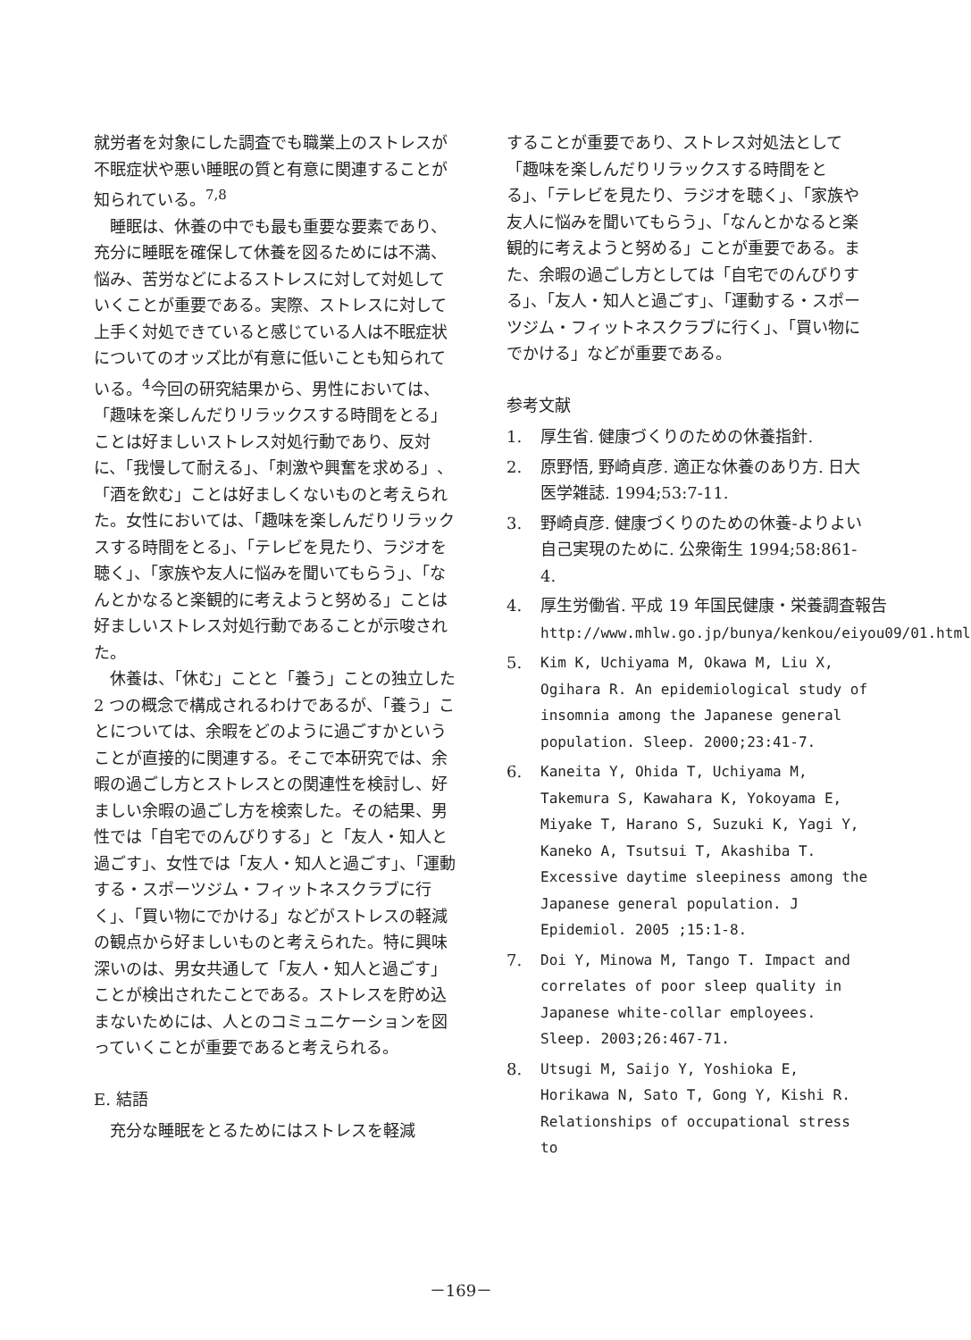就労者を対象にした調査でも職業上のストレスが不眠症状や悪い睡眠の質と有意に関連することが知られている。<sup>7,8</sup>
睡眠は、休養の中でも最も重要な要素であり、充分に睡眠を確保して休養を図るためには不満、悩み、苦労などによるストレスに対して対処していくことが重要である。実際、ストレスに対して上手く対処できていると感じている人は不眠症状についてのオッズ比が有意に低いことも知られている。<sup>4</sup>今回の研究結果から、男性においては、「趣味を楽しんだりリラックスする時間をとる」ことは好ましいストレス対処行動であり、反対に、「我慢して耐える」、「刺激や興奮を求める」、「酒を飲む」ことは好ましくないものと考えられた。女性においては、「趣味を楽しんだりリラックスする時間をとる」、「テレビを見たり、ラジオを聴く」、「家族や友人に悩みを聞いてもらう」、「なんとかなると楽観的に考えようと努める」ことは好ましいストレス対処行動であることが示唆された。
休養は、「休む」ことと「養う」ことの独立した 2 つの概念で構成されるわけであるが、「養う」ことについては、余暇をどのように過ごすかということが直接的に関連する。そこで本研究では、余暇の過ごし方とストレスとの関連性を検討し、好ましい余暇の過ごし方を検索した。その結果、男性では「自宅でのんびりする」と「友人・知人と過ごす」、女性では「友人・知人と過ごす」、「運動する・スポーツジム・フィットネスクラブに行く」、「買い物にでかける」などがストレスの軽減の観点から好ましいものと考えられた。特に興味深いのは、男女共通して「友人・知人と過ごす」ことが検出されたことである。ストレスを貯め込まないためには、人とのコミュニケーションを図っていくことが重要であると考えられる。
E. 結語
充分な睡眠をとるためにはストレスを軽減
することが重要であり、ストレス対処法として「趣味を楽しんだりリラックスする時間をとる」、「テレビを見たり、ラジオを聴く」、「家族や友人に悩みを聞いてもらう」、「なんとかなると楽観的に考えようと努める」ことが重要である。また、余暇の過ごし方としては「自宅でのんびりする」、「友人・知人と過ごす」、「運動する・スポーツジム・フィットネスクラブに行く」、「買い物にでかける」などが重要である。
参考文献
1. 厚生省. 健康づくりのための休養指針.
2. 原野悟, 野崎貞彦. 適正な休養のあり方. 日大医学雑誌. 1994;53:7-11.
3. 野崎貞彦. 健康づくりのための休養-よりよい自己実現のために. 公衆衛生 1994;58:861-4.
4. 厚生労働省. 平成 19 年国民健康・栄養調査報告 http://www.mhlw.go.jp/bunya/kenkou/eiyou09/01.html
5. Kim K, Uchiyama M, Okawa M, Liu X, Ogihara R. An epidemiological study of insomnia among the Japanese general population. Sleep. 2000;23:41-7.
6. Kaneita Y, Ohida T, Uchiyama M, Takemura S, Kawahara K, Yokoyama E, Miyake T, Harano S, Suzuki K, Yagi Y, Kaneko A, Tsutsui T, Akashiba T. Excessive daytime sleepiness among the Japanese general population. J Epidemiol. 2005 ;15:1-8.
7. Doi Y, Minowa M, Tango T. Impact and correlates of poor sleep quality in Japanese white-collar employees. Sleep. 2003;26:467-71.
8. Utsugi M, Saijo Y, Yoshioka E, Horikawa N, Sato T, Gong Y, Kishi R. Relationships of occupational stress to
－169－